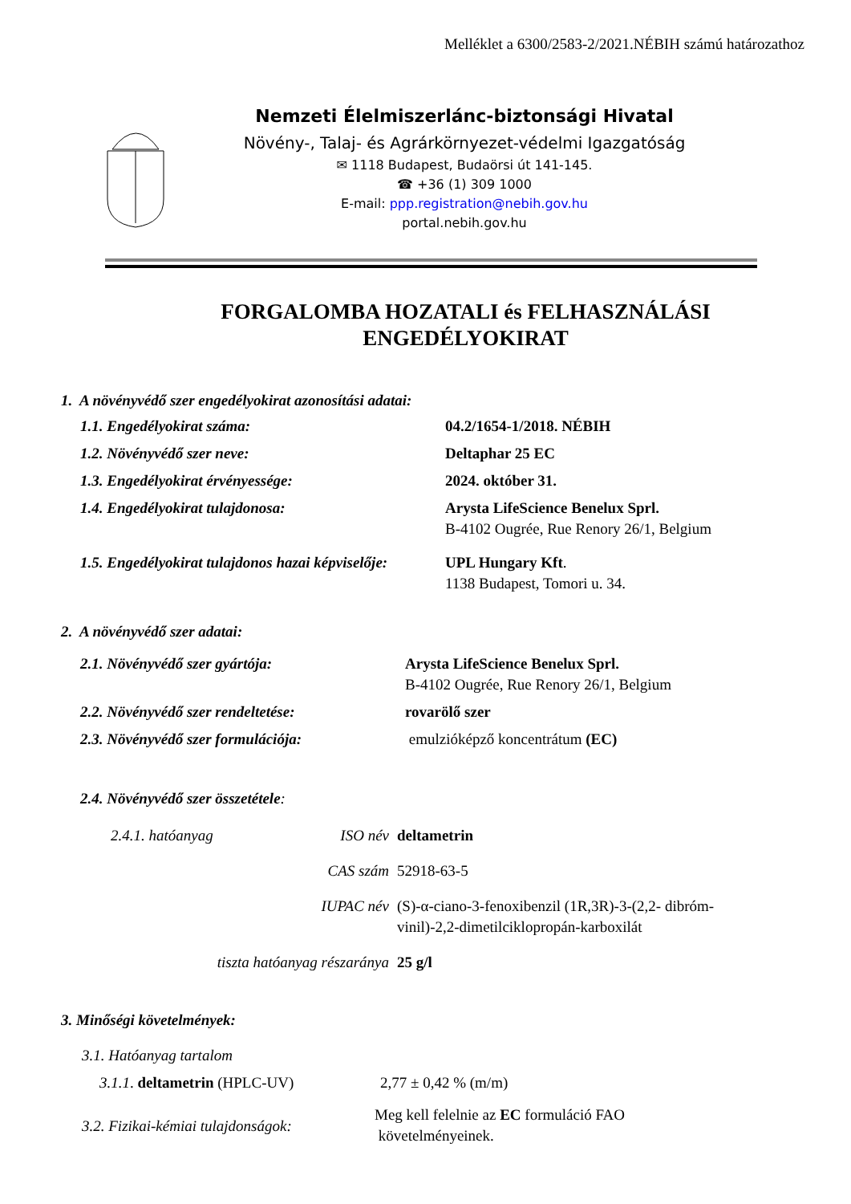Melléklet a 6300/2583-2/2021.NÉBIH számú határozathoz
Nemzeti Élelmiszerlánc-biztonsági Hivatal
Növény-, Talaj- és Agrárkörnyezet-védelmi Igazgatóság
✉ 1118 Budapest, Budaörsi út 141-145.
☎ +36 (1) 309 1000
E-mail: ppp.registration@nebih.gov.hu
portal.nebih.gov.hu
FORGALOMBA HOZATALI és FELHASZNÁLÁSI
ENGEDÉLYOKIRAT
1. A növényvédő szer engedélyokirat azonosítási adatai:
1.1. Engedélyokirat száma: 04.2/1654-1/2018. NÉBIH
1.2. Növényvédő szer neve: Deltaphar 25 EC
1.3. Engedélyokirat érvényessége: 2024. október 31.
1.4. Engedélyokirat tulajdonosa: Arysta LifeScience Benelux Sprl.
B-4102 Ougrée, Rue Renory 26/1, Belgium
1.5. Engedélyokirat tulajdonos hazai képviselője:
UPL Hungary Kft.
1138 Budapest, Tomori u. 34.
2. A növényvédő szer adatai:
2.1. Növényvédő szer gyártója: Arysta LifeScience Benelux Sprl.
B-4102 Ougrée, Rue Renory 26/1, Belgium
2.2. Növényvédő szer rendeltetése: rovarölő szer
2.3. Növényvédő szer formulációja: emulzióképző koncentrátum (EC)
2.4. Növényvédő szer összetétele:
2.4.1. hatóanyag ISO név deltametrin
CAS szám 52918-63-5
IUPAC név (S)-α-ciano-3-fenoxibenzil (1R,3R)-3-(2,2- dibróm-vinil)-2,2-dimetilciklopropán-karboxilát
tiszta hatóanyag részaránya 25 g/l
3. Minőségi követelmények:
3.1. Hatóanyag tartalom
3.1.1. deltametrin (HPLC-UV) 2,77 ± 0,42 % (m/m)
3.2. Fizikai-kémiai tulajdonságok:
Meg kell felelnie az EC formuláció FAO
követelményeinek.